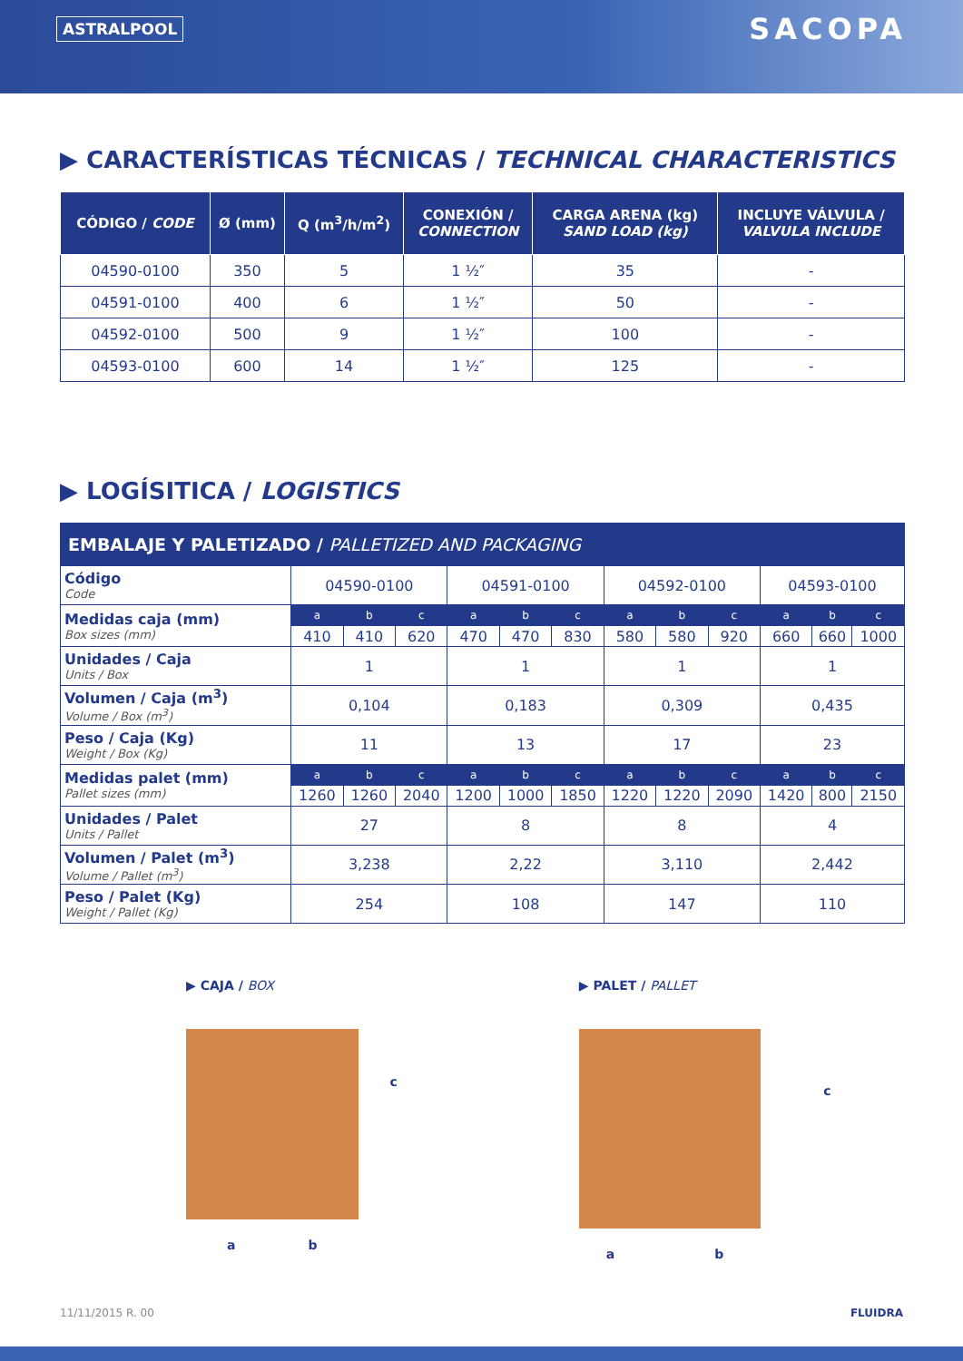ASTRALPOOL SACOPA
▶ CARACTERÍSTICAS TÉCNICAS / TECHNICAL CHARACTERISTICS
| CÓDIGO / CODE | Ø (mm) | Q (m<sup>3</sup>/h/m<sup>2</sup>) | CONEXIÓN / CONNECTION | CARGA ARENA (kg) SAND LOAD (kg) | INCLUYE VÁLVULA / VALVULA INCLUDE |
| --- | --- | --- | --- | --- | --- |
| 04590-0100 | 350 | 5 | 1 ½″ | 35 | - |
| 04591-0100 | 400 | 6 | 1 ½″ | 50 | - |
| 04592-0100 | 500 | 9 | 1 ½″ | 100 | - |
| 04593-0100 | 600 | 14 | 1 ½″ | 125 | - |
▶ LOGÍSITICA / LOGISTICS
| EMBALAJE Y PALETIZADO / PALLETIZED AND PACKAGING | | | | | | | | | | | | |
| Código Code | 04590-0100 | | | 04591-0100 | | | 04592-0100 | | | 04593-0100 | | |
| Medidas caja (mm) Box sizes (mm) | a | b | c | a | b | c | a | b | c | a | b | c |
| | 410 | 410 | 620 | 470 | 470 | 830 | 580 | 580 | 920 | 660 | 660 | 1000 |
| Unidades / Caja Units / Box | 1 | | | 1 | | | 1 | | | 1 | | |
| Volumen / Caja (m<sup>3</sup>) Volume / Box (m<sup>3</sup>) | 0,104 | | | 0,183 | | | 0,309 | | | 0,435 | | |
| Peso / Caja (Kg) Weight / Box (Kg) | 11 | | | 13 | | | 17 | | | 23 | | |
| Medidas palet (mm) Pallet sizes (mm) | a | b | c | a | b | c | a | b | c | a | b | c |
| | 1260 | 1260 | 2040 | 1200 | 1000 | 1850 | 1220 | 1220 | 2090 | 1420 | 800 | 2150 |
| Unidades / Palet Units / Pallet | 27 | | | 8 | | | 8 | | | 4 | | |
| Volumen / Palet (m<sup>3</sup>) Volume / Pallet (m<sup>3</sup>) | 3,238 | | | 2,22 | | | 3,110 | | | 2,442 | | |
| Peso / Palet (Kg) Weight / Pallet (Kg) | 254 | | | 108 | | | 147 | | | 110 | | |
▶ CAJA / BOX
a b c
▶ PALET / PALLET
a b c
11/11/2015 R. 00 FLUIDRA